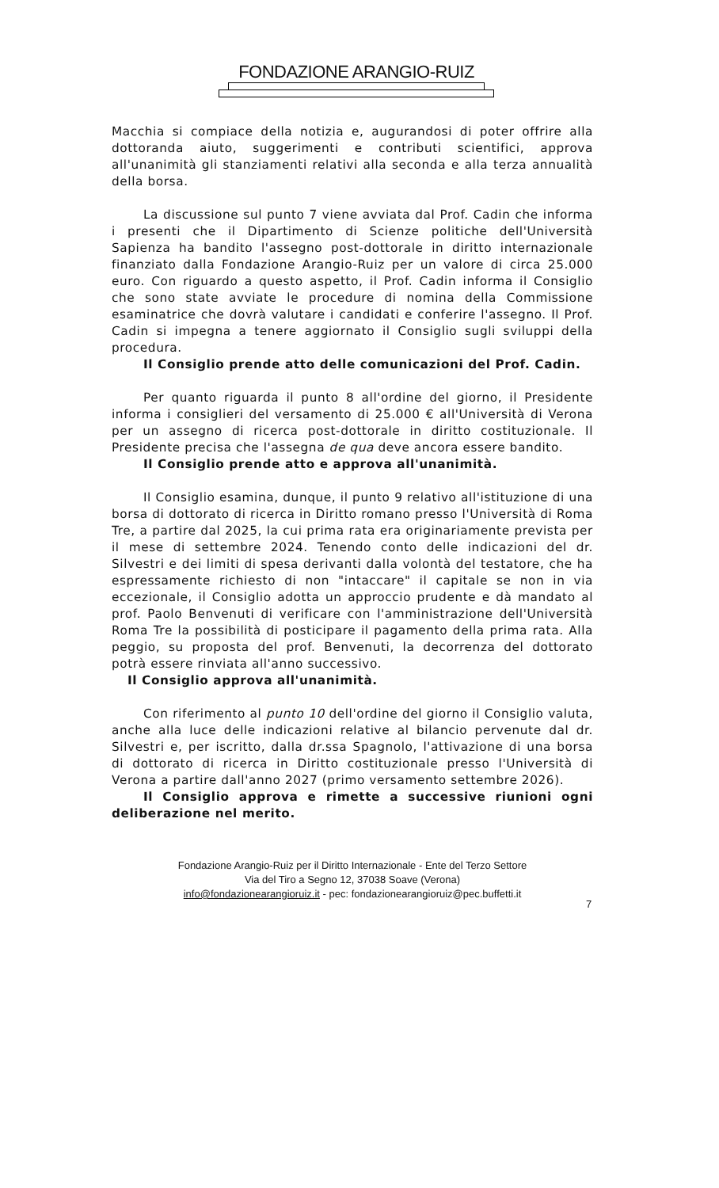FONDAZIONE ARANGIO-RUIZ
Macchia si compiace della notizia e, augurandosi di poter offrire alla dottoranda aiuto, suggerimenti e contributi scientifici, approva all'unanimità gli stanziamenti relativi alla seconda e alla terza annualità della borsa.
La discussione sul punto 7 viene avviata dal Prof. Cadin che informa i presenti che il Dipartimento di Scienze politiche dell'Università Sapienza ha bandito l'assegno post-dottorale in diritto internazionale finanziato dalla Fondazione Arangio-Ruiz per un valore di circa 25.000 euro. Con riguardo a questo aspetto, il Prof. Cadin informa il Consiglio che sono state avviate le procedure di nomina della Commissione esaminatrice che dovrà valutare i candidati e conferire l'assegno. Il Prof. Cadin si impegna a tenere aggiornato il Consiglio sugli sviluppi della procedura.
Il Consiglio prende atto delle comunicazioni del Prof. Cadin.
Per quanto riguarda il punto 8 all'ordine del giorno, il Presidente informa i consiglieri del versamento di 25.000 € all'Università di Verona per un assegno di ricerca post-dottorale in diritto costituzionale. Il Presidente precisa che l'assegna de qua deve ancora essere bandito.
Il Consiglio prende atto e approva all'unanimità.
Il Consiglio esamina, dunque, il punto 9 relativo all'istituzione di una borsa di dottorato di ricerca in Diritto romano presso l'Università di Roma Tre, a partire dal 2025, la cui prima rata era originariamente prevista per il mese di settembre 2024. Tenendo conto delle indicazioni del dr. Silvestri e dei limiti di spesa derivanti dalla volontà del testatore, che ha espressamente richiesto di non "intaccare" il capitale se non in via eccezionale, il Consiglio adotta un approccio prudente e dà mandato al prof. Paolo Benvenuti di verificare con l'amministrazione dell'Università Roma Tre la possibilità di posticipare il pagamento della prima rata. Alla peggio, su proposta del prof. Benvenuti, la decorrenza del dottorato potrà essere rinviata all'anno successivo.
Il Consiglio approva all'unanimità.
Con riferimento al punto 10 dell'ordine del giorno il Consiglio valuta, anche alla luce delle indicazioni relative al bilancio pervenute dal dr. Silvestri e, per iscritto, dalla dr.ssa Spagnolo, l'attivazione di una borsa di dottorato di ricerca in Diritto costituzionale presso l'Università di Verona a partire dall'anno 2027 (primo versamento settembre 2026).
Il Consiglio approva e rimette a successive riunioni ogni deliberazione nel merito.
Fondazione Arangio-Ruiz per il Diritto Internazionale - Ente del Terzo Settore
Via del Tiro a Segno 12, 37038 Soave (Verona)
info@fondazionearangioruiz.it - pec: fondazionearangioruiz@pec.buffetti.it
7